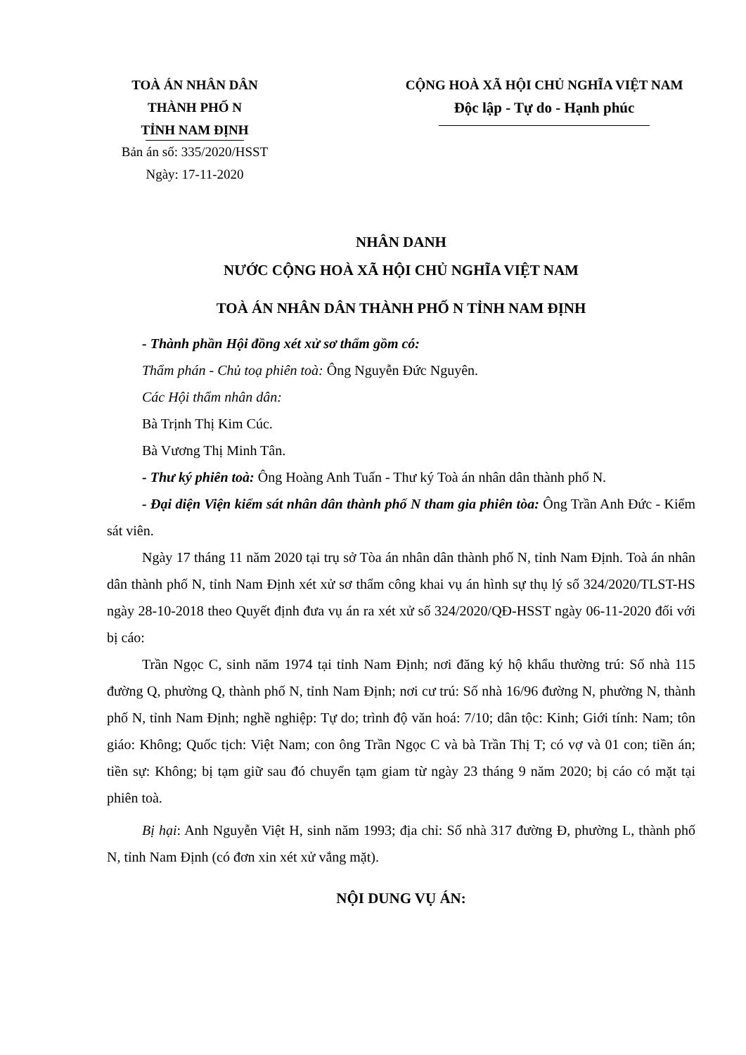TOÀ ÁN NHÂN DÂN
THÀNH PHỐ N
TỈNH NAM ĐỊNH
Bản án số: 335/2020/HSST
Ngày: 17-11-2020
CỘNG HOÀ XÃ HỘI CHỦ NGHĨA VIỆT NAM
Độc lập - Tự do - Hạnh phúc
NHÂN DANH
NƯỚC CỘNG HOÀ XÃ HỘI CHỦ NGHĨA VIỆT NAM
TOÀ ÁN NHÂN DÂN THÀNH PHỐ N TỈNH NAM ĐỊNH
- Thành phần Hội đồng xét xử sơ thẩm gồm có:
Thẩm phán - Chủ toạ phiên toà: Ông Nguyễn Đức Nguyên.
Các Hội thẩm nhân dân:
Bà Trịnh Thị Kim Cúc.
Bà Vương Thị Minh Tân.
- Thư ký phiên toà: Ông Hoàng Anh Tuấn - Thư ký Toà án nhân dân thành phố N.
- Đại diện Viện kiểm sát nhân dân thành phố N tham gia phiên tòa: Ông Trần Anh Đức - Kiểm sát viên.
Ngày 17 tháng 11 năm 2020 tại trụ sở Tòa án nhân dân thành phố N, tỉnh Nam Định. Toà án nhân dân thành phố N, tỉnh Nam Định xét xử sơ thẩm công khai vụ án hình sự thụ lý số 324/2020/TLST-HS ngày 28-10-2018 theo Quyết định đưa vụ án ra xét xử số 324/2020/QĐ-HSST ngày 06-11-2020 đối với bị cáo:
Trần Ngọc C, sinh năm 1974 tại tỉnh Nam Định; nơi đăng ký hộ khẩu thường trú: Số nhà 115 đường Q, phường Q, thành phố N, tỉnh Nam Định; nơi cư trú: Số nhà 16/96 đường N, phường N, thành phố N, tỉnh Nam Định; nghề nghiệp: Tự do; trình độ văn hoá: 7/10; dân tộc: Kinh; Giới tính: Nam; tôn giáo: Không; Quốc tịch: Việt Nam; con ông Trần Ngọc C và bà Trần Thị T; có vợ và 01 con; tiền án; tiền sự: Không; bị tạm giữ sau đó chuyển tạm giam từ ngày 23 tháng 9 năm 2020; bị cáo có mặt tại phiên toà.
Bị hại: Anh Nguyễn Việt H, sinh năm 1993; địa chỉ: Số nhà 317 đường Đ, phường L, thành phố N, tỉnh Nam Định (có đơn xin xét xử vắng mặt).
NỘI DUNG VỤ ÁN: